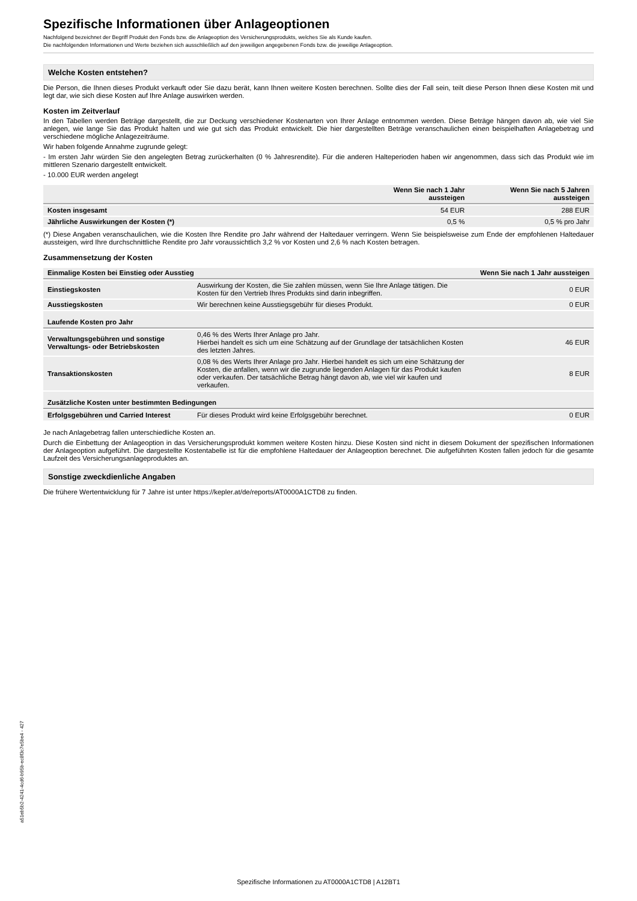Spezifische Informationen über Anlageoptionen
Nachfolgend bezeichnet der Begriff Produkt den Fonds bzw. die Anlageoption des Versicherungsprodukts, welches Sie als Kunde kaufen.
Die nachfolgenden Informationen und Werte beziehen sich ausschließlich auf den jeweiligen angegebenen Fonds bzw. die jeweilige Anlageoption.
Welche Kosten entstehen?
Die Person, die Ihnen dieses Produkt verkauft oder Sie dazu berät, kann Ihnen weitere Kosten berechnen. Sollte dies der Fall sein, teilt diese Person Ihnen diese Kosten mit und legt dar, wie sich diese Kosten auf Ihre Anlage auswirken werden.
Kosten im Zeitverlauf
In den Tabellen werden Beträge dargestellt, die zur Deckung verschiedener Kostenarten von Ihrer Anlage entnommen werden. Diese Beträge hängen davon ab, wie viel Sie anlegen, wie lange Sie das Produkt halten und wie gut sich das Produkt entwickelt. Die hier dargestellten Beträge veranschaulichen einen beispielhaften Anlagebetrag und verschiedene mögliche Anlagezeiträume.
Wir haben folgende Annahme zugrunde gelegt:
- Im ersten Jahr würden Sie den angelegten Betrag zurückerhalten (0 % Jahresrendite). Für die anderen Halteperioden haben wir angenommen, dass sich das Produkt wie im mittleren Szenario dargestellt entwickelt.
- 10.000 EUR werden angelegt
| | Wenn Sie nach 1 Jahr aussteigen | Wenn Sie nach 5 Jahren aussteigen |
| --- | --- | --- |
| Kosten insgesamt | 54 EUR | 288 EUR |
| Jährliche Auswirkungen der Kosten (*) | 0,5 % | 0,5 % pro Jahr |
(*) Diese Angaben veranschaulichen, wie die Kosten Ihre Rendite pro Jahr während der Haltedauer verringern. Wenn Sie beispielsweise zum Ende der empfohlenen Haltedauer aussteigen, wird Ihre durchschnittliche Rendite pro Jahr voraussichtlich 3,2 % vor Kosten und 2,6 % nach Kosten betragen.
Zusammensetzung der Kosten
| Einmalige Kosten bei Einstieg oder Ausstieg | | Wenn Sie nach 1 Jahr aussteigen |
| Einstiegskosten | Auswirkung der Kosten, die Sie zahlen müssen, wenn Sie Ihre Anlage tätigen. Die Kosten für den Vertrieb Ihres Produkts sind darin inbegriffen. | 0 EUR |
| Ausstiegskosten | Wir berechnen keine Ausstiegsgebühr für dieses Produkt. | 0 EUR |
| Laufende Kosten pro Jahr | | |
| Verwaltungsgebühren und sonstige Verwaltungs- oder Betriebskosten | 0,46 % des Werts Ihrer Anlage pro Jahr. Hierbei handelt es sich um eine Schätzung auf der Grundlage der tatsächlichen Kosten des letzten Jahres. | 46 EUR |
| Transaktionskosten | 0,08 % des Werts Ihrer Anlage pro Jahr. Hierbei handelt es sich um eine Schätzung der Kosten, die anfallen, wenn wir die zugrunde liegenden Anlagen für das Produkt kaufen oder verkaufen. Der tatsächliche Betrag hängt davon ab, wie viel wir kaufen und verkaufen. | 8 EUR |
| Zusätzliche Kosten unter bestimmten Bedingungen | | |
| Erfolgsgebühren und Carried Interest | Für dieses Produkt wird keine Erfolgsgebühr berechnet. | 0 EUR |
Je nach Anlagebetrag fallen unterschiedliche Kosten an.
Durch die Einbettung der Anlageoption in das Versicherungsprodukt kommen weitere Kosten hinzu. Diese Kosten sind nicht in diesem Dokument der spezifischen Informationen der Anlageoption aufgeführt. Die dargestellte Kostentabelle ist für die empfohlene Haltedauer der Anlageoption berechnet. Die aufgeführten Kosten fallen jedoch für die gesamte Laufzeit des Versicherungsanlageproduktes an.
Sonstige zweckdienliche Angaben
Die frühere Wertentwicklung für 7 Jahre ist unter https://kepler.at/de/reports/AT0000A1CTD8 zu finden.
a51eb5b2-4241-4cd6-b95b-ec8f3c7e5be4 - 427
Spezifische Informationen zu AT0000A1CTD8 | A12BT1